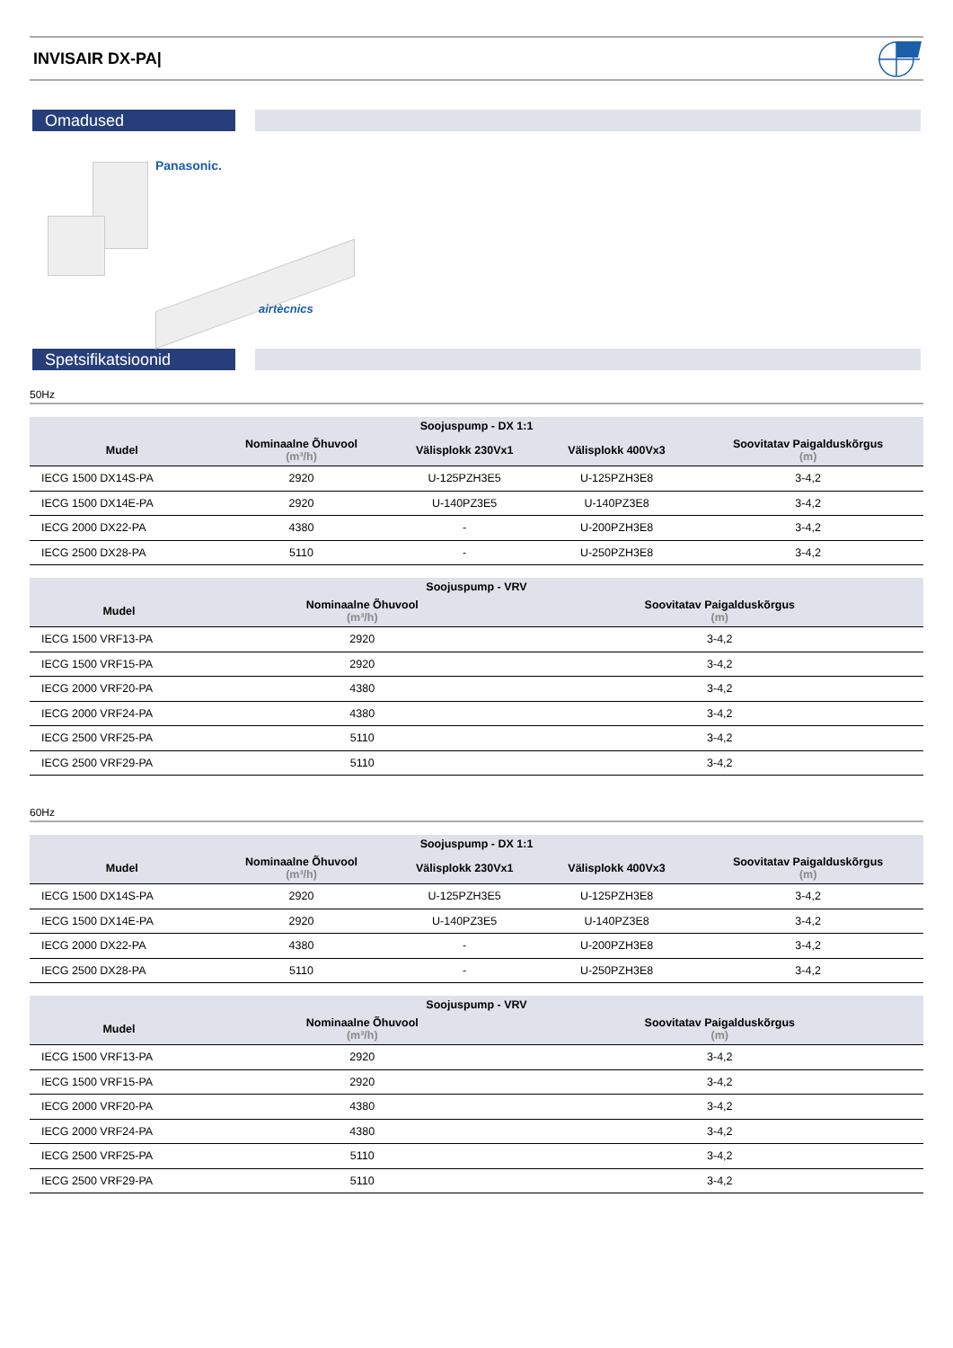INVISAIR DX-PA|
Omadused
Panasonic.
airtècnics
Spetsifikatsioonid
50Hz
| Soojuspump - DX 1:1 | | | | |
| --- | --- | --- | --- | --- |
| Mudel | Nominaalne Õhuvool (m³/h) | Välisplokk 230Vx1 | Välisplokk 400Vx3 | Soovitatav Paigalduskõrgus (m) |
| IECG 1500 DX14S-PA | 2920 | U-125PZH3E5 | U-125PZH3E8 | 3-4,2 |
| IECG 1500 DX14E-PA | 2920 | U-140PZ3E5 | U-140PZ3E8 | 3-4,2 |
| IECG 2000 DX22-PA | 4380 | - | U-200PZH3E8 | 3-4,2 |
| IECG 2500 DX28-PA | 5110 | - | U-250PZH3E8 | 3-4,2 |
| Soojuspump - VRV | | |
| --- | --- | --- |
| Mudel | Nominaalne Õhuvool (m³/h) | Soovitatav Paigalduskõrgus (m) |
| IECG 1500 VRF13-PA | 2920 | 3-4,2 |
| IECG 1500 VRF15-PA | 2920 | 3-4,2 |
| IECG 2000 VRF20-PA | 4380 | 3-4,2 |
| IECG 2000 VRF24-PA | 4380 | 3-4,2 |
| IECG 2500 VRF25-PA | 5110 | 3-4,2 |
| IECG 2500 VRF29-PA | 5110 | 3-4,2 |
60Hz
| Soojuspump - DX 1:1 | | | | |
| --- | --- | --- | --- | --- |
| Mudel | Nominaalne Õhuvool (m³/h) | Välisplokk 230Vx1 | Välisplokk 400Vx3 | Soovitatav Paigalduskõrgus (m) |
| IECG 1500 DX14S-PA | 2920 | U-125PZH3E5 | U-125PZH3E8 | 3-4,2 |
| IECG 1500 DX14E-PA | 2920 | U-140PZ3E5 | U-140PZ3E8 | 3-4,2 |
| IECG 2000 DX22-PA | 4380 | - | U-200PZH3E8 | 3-4,2 |
| IECG 2500 DX28-PA | 5110 | - | U-250PZH3E8 | 3-4,2 |
| Soojuspump - VRV | | |
| --- | --- | --- |
| Mudel | Nominaalne Õhuvool (m³/h) | Soovitatav Paigalduskõrgus (m) |
| IECG 1500 VRF13-PA | 2920 | 3-4,2 |
| IECG 1500 VRF15-PA | 2920 | 3-4,2 |
| IECG 2000 VRF20-PA | 4380 | 3-4,2 |
| IECG 2000 VRF24-PA | 4380 | 3-4,2 |
| IECG 2500 VRF25-PA | 5110 | 3-4,2 |
| IECG 2500 VRF29-PA | 5110 | 3-4,2 |